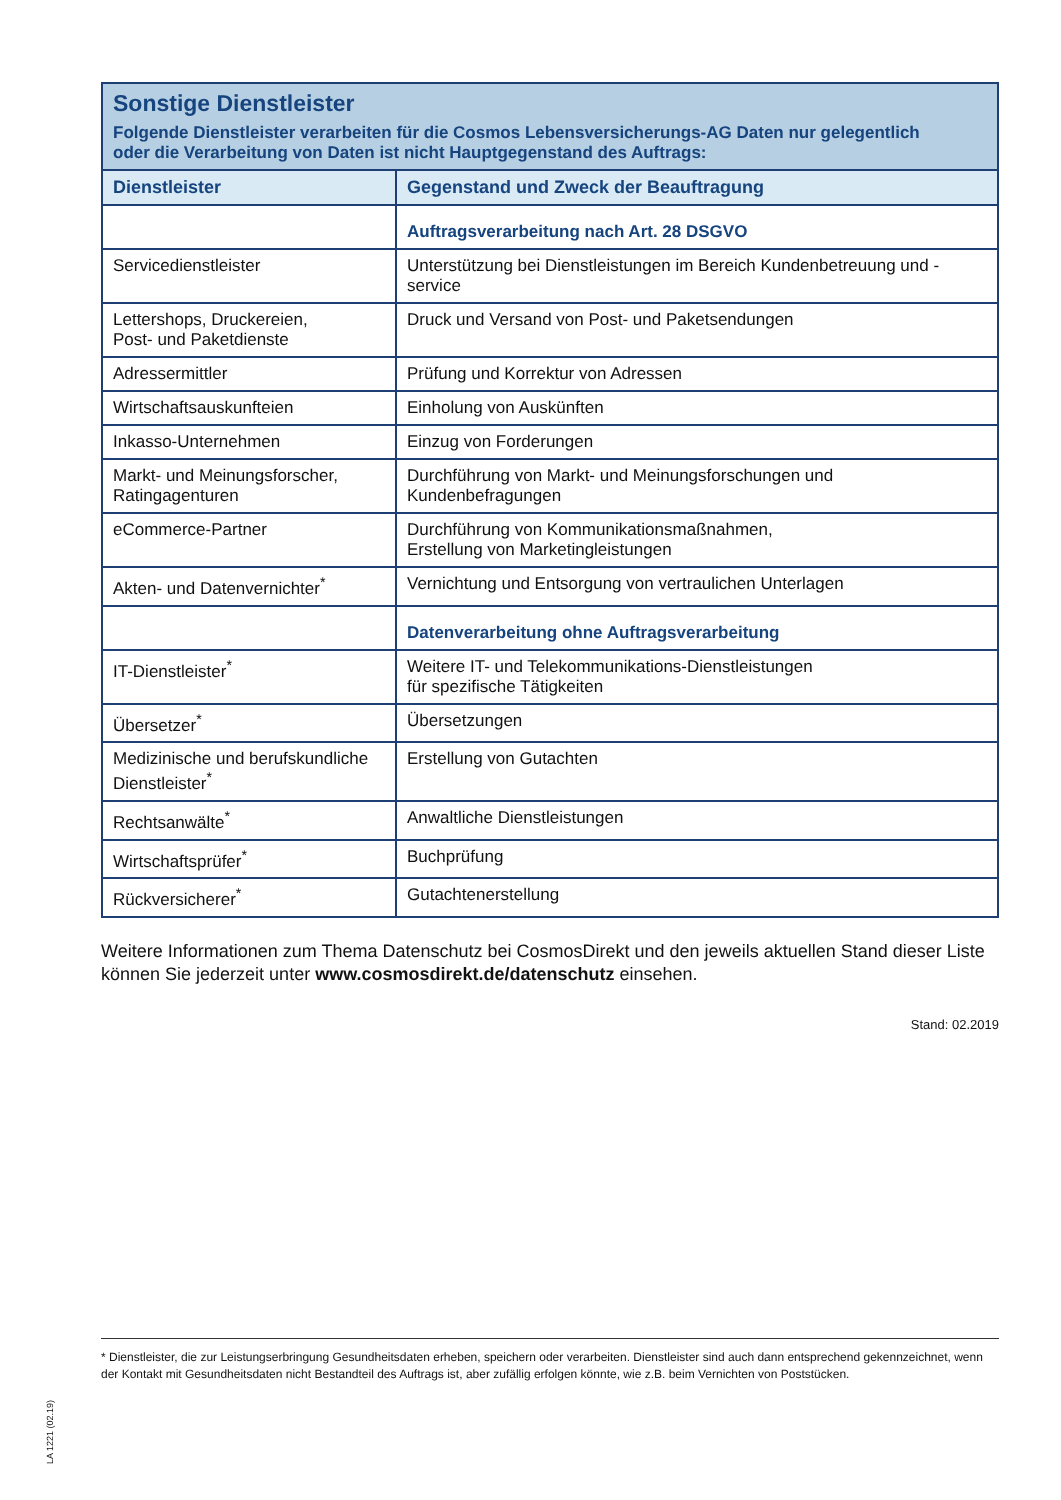| Sonstige Dienstleister Folgende Dienstleister verarbeiten für die Cosmos Lebensversicherungs-AG Daten nur gelegentlich oder die Verarbeitung von Daten ist nicht Hauptgegenstand des Auftrags: | |
| Dienstleister | Gegenstand und Zweck der Beauftragung |
| | Auftragsverarbeitung nach Art. 28 DSGVO |
| Servicedienstleister | Unterstützung bei Dienstleistungen im Bereich Kundenbetreuung und -service |
| Lettershops, Druckereien, Post- und Paketdienste | Druck und Versand von Post- und Paketsendungen |
| Adressermittler | Prüfung und Korrektur von Adressen |
| Wirtschaftsauskunfteien | Einholung von Auskünften |
| Inkasso-Unternehmen | Einzug von Forderungen |
| Markt- und Meinungsforscher, Ratingagenturen | Durchführung von Markt- und Meinungsforschungen und Kundenbefragungen |
| eCommerce-Partner | Durchführung von Kommunikationsmaßnahmen, Erstellung von Marketingleistungen |
| Akten- und Datenvernichter<sup>*</sup> | Vernichtung und Entsorgung von vertraulichen Unterlagen |
| | Datenverarbeitung ohne Auftragsverarbeitung |
| IT-Dienstleister<sup>*</sup> | Weitere IT- und Telekommunikations-Dienstleistungen für spezifische Tätigkeiten |
| Übersetzer<sup>*</sup> | Übersetzungen |
| Medizinische und berufskundliche Dienstleister<sup>*</sup> | Erstellung von Gutachten |
| Rechtsanwälte<sup>*</sup> | Anwaltliche Dienstleistungen |
| Wirtschaftsprüfer<sup>*</sup> | Buchprüfung |
| Rückversicherer<sup>*</sup> | Gutachtenerstellung |
Weitere Informationen zum Thema Datenschutz bei CosmosDirekt und den jeweils aktuellen Stand dieser Liste können Sie jederzeit unter www.cosmosdirekt.de/datenschutz einsehen.
Stand: 02.2019
* Dienstleister, die zur Leistungserbringung Gesundheitsdaten erheben, speichern oder verarbeiten. Dienstleister sind auch dann entsprechend gekennzeichnet, wenn der Kontakt mit Gesundheitsdaten nicht Bestandteil des Auftrags ist, aber zufällig erfolgen könnte, wie z.B. beim Vernichten von Poststücken.
LA 1221 (02.19)